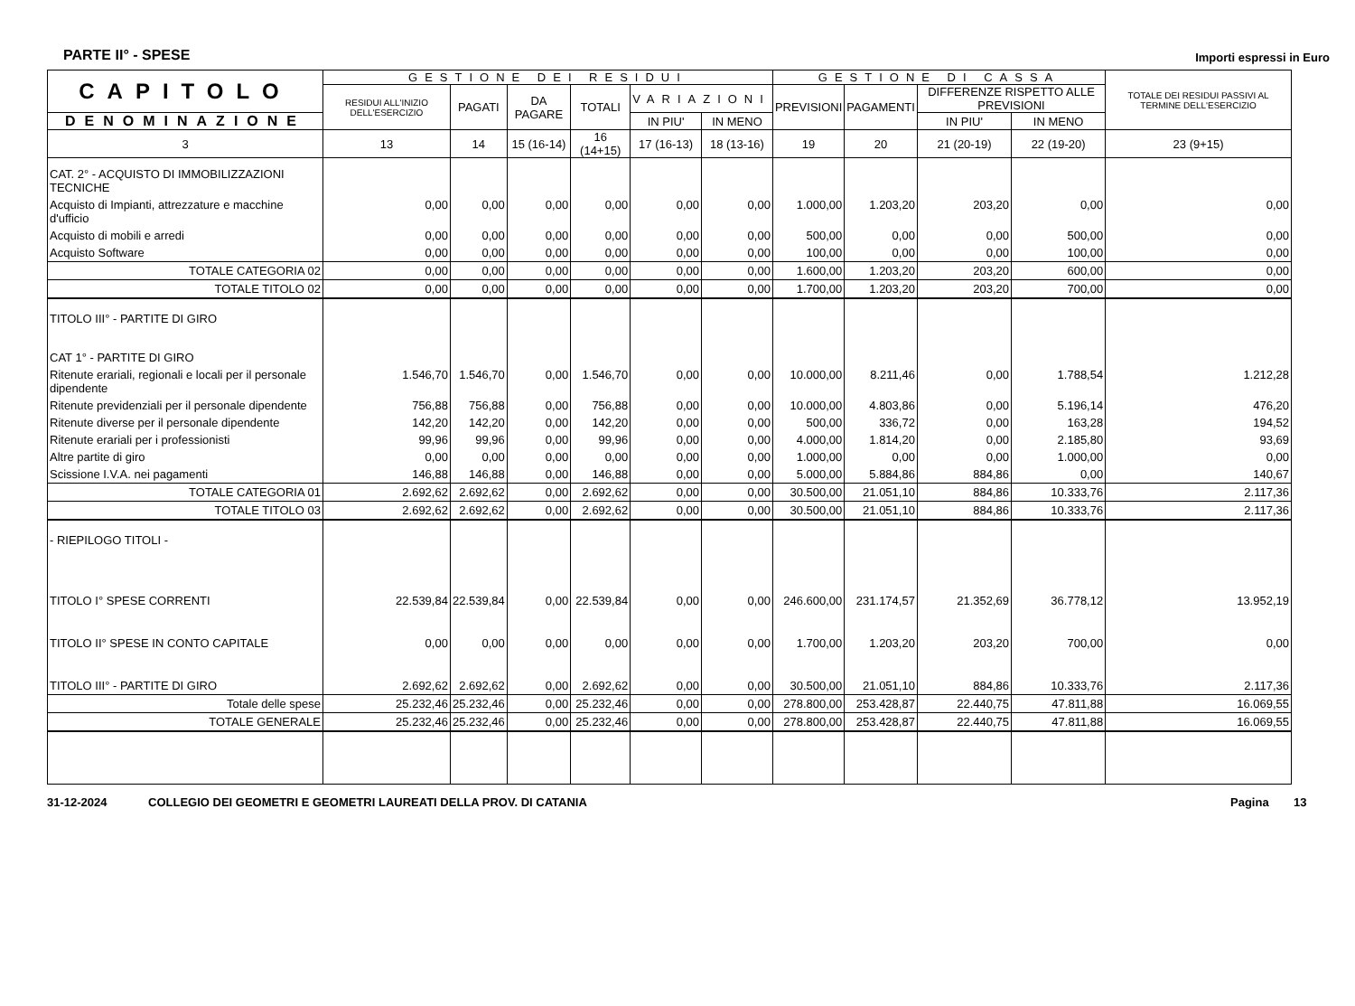PARTE II° - SPESE Importi espressi in Euro
| CAPITOLO | GESTIONE DEI RESIDUI | | | | | | GESTIONE DI CASSA | | | | TOTALE DEI RESIDUI PASSIVI AL TERMINE DELL'ESERCIZIO |
| --- | --- | --- | --- | --- | --- | --- | --- | --- | --- | --- | --- |
| | RESIDUI ALL'INIZIO DELL'ESERCIZIO | PAGATI | DA PAGARE | TOTALI | VARIAZIONI | | PREVISIONI | PAGAMENTI | DIFFERENZE RISPETTO ALLE PREVISIONI | | |
| DENOMINAZIONE | | | | | IN PIU' | IN MENO | | | IN PIU' | IN MENO | |
| 3 | 13 | 14 | 15 (16-14) | 16 (14+15) | 17 (16-13) | 18 (13-16) | 19 | 20 | 21 (20-19) | 22 (19-20) | 23 (9+15) |
| CAT. 2° - ACQUISTO DI IMMOBILIZZAZIONI TECNICHE | | | | | | | | | | | |
| Acquisto di Impianti, attrezzature e macchine d'ufficio | 0,00 | 0,00 | 0,00 | 0,00 | 0,00 | 0,00 | 1.000,00 | 1.203,20 | 203,20 | 0,00 | 0,00 |
| Acquisto di mobili e arredi | 0,00 | 0,00 | 0,00 | 0,00 | 0,00 | 0,00 | 500,00 | 0,00 | 0,00 | 500,00 | 0,00 |
| Acquisto Software | 0,00 | 0,00 | 0,00 | 0,00 | 0,00 | 0,00 | 100,00 | 0,00 | 0,00 | 100,00 | 0,00 |
| TOTALE CATEGORIA 02 | 0,00 | 0,00 | 0,00 | 0,00 | 0,00 | 0,00 | 1.600,00 | 1.203,20 | 203,20 | 600,00 | 0,00 |
| TOTALE TITOLO 02 | 0,00 | 0,00 | 0,00 | 0,00 | 0,00 | 0,00 | 1.700,00 | 1.203,20 | 203,20 | 700,00 | 0,00 |
| TITOLO III° - PARTITE DI GIRO | | | | | | | | | | | |
| CAT 1° - PARTITE DI GIRO | | | | | | | | | | | |
| Ritenute erariali, regionali e locali per il personale dipendente | 1.546,70 | 1.546,70 | 0,00 | 1.546,70 | 0,00 | 0,00 | 10.000,00 | 8.211,46 | 0,00 | 1.788,54 | 1.212,28 |
| Ritenute previdenziali per il personale dipendente | 756,88 | 756,88 | 0,00 | 756,88 | 0,00 | 0,00 | 10.000,00 | 4.803,86 | 0,00 | 5.196,14 | 476,20 |
| Ritenute diverse per il personale dipendente | 142,20 | 142,20 | 0,00 | 142,20 | 0,00 | 0,00 | 500,00 | 336,72 | 0,00 | 163,28 | 194,52 |
| Ritenute erariali per i professionisti | 99,96 | 99,96 | 0,00 | 99,96 | 0,00 | 0,00 | 4.000,00 | 1.814,20 | 0,00 | 2.185,80 | 93,69 |
| Altre partite di giro | 0,00 | 0,00 | 0,00 | 0,00 | 0,00 | 0,00 | 1.000,00 | 0,00 | 0,00 | 1.000,00 | 0,00 |
| Scissione I.V.A. nei pagamenti | 146,88 | 146,88 | 0,00 | 146,88 | 0,00 | 0,00 | 5.000,00 | 5.884,86 | 884,86 | 0,00 | 140,67 |
| TOTALE CATEGORIA 01 | 2.692,62 | 2.692,62 | 0,00 | 2.692,62 | 0,00 | 0,00 | 30.500,00 | 21.051,10 | 884,86 | 10.333,76 | 2.117,36 |
| TOTALE TITOLO 03 | 2.692,62 | 2.692,62 | 0,00 | 2.692,62 | 0,00 | 0,00 | 30.500,00 | 21.051,10 | 884,86 | 10.333,76 | 2.117,36 |
| - RIEPILOGO TITOLI - | | | | | | | | | | | |
| TITOLO I° SPESE CORRENTI | 22.539,84 | 22.539,84 | 0,00 | 22.539,84 | 0,00 | 0,00 | 246.600,00 | 231.174,57 | 21.352,69 | 36.778,12 | 13.952,19 |
| TITOLO II° SPESE IN CONTO CAPITALE | 0,00 | 0,00 | 0,00 | 0,00 | 0,00 | 0,00 | 1.700,00 | 1.203,20 | 203,20 | 700,00 | 0,00 |
| TITOLO III° - PARTITE DI GIRO | 2.692,62 | 2.692,62 | 0,00 | 2.692,62 | 0,00 | 0,00 | 30.500,00 | 21.051,10 | 884,86 | 10.333,76 | 2.117,36 |
| Totale delle spese | 25.232,46 | 25.232,46 | 0,00 | 25.232,46 | 0,00 | 0,00 | 278.800,00 | 253.428,87 | 22.440,75 | 47.811,88 | 16.069,55 |
| TOTALE GENERALE | 25.232,46 | 25.232,46 | 0,00 | 25.232,46 | 0,00 | 0,00 | 278.800,00 | 253.428,87 | 22.440,75 | 47.811,88 | 16.069,55 |
31-12-2024 COLLEGIO DEI GEOMETRI E GEOMETRI LAUREATI DELLA PROV. DI CATANIA Pagina 13